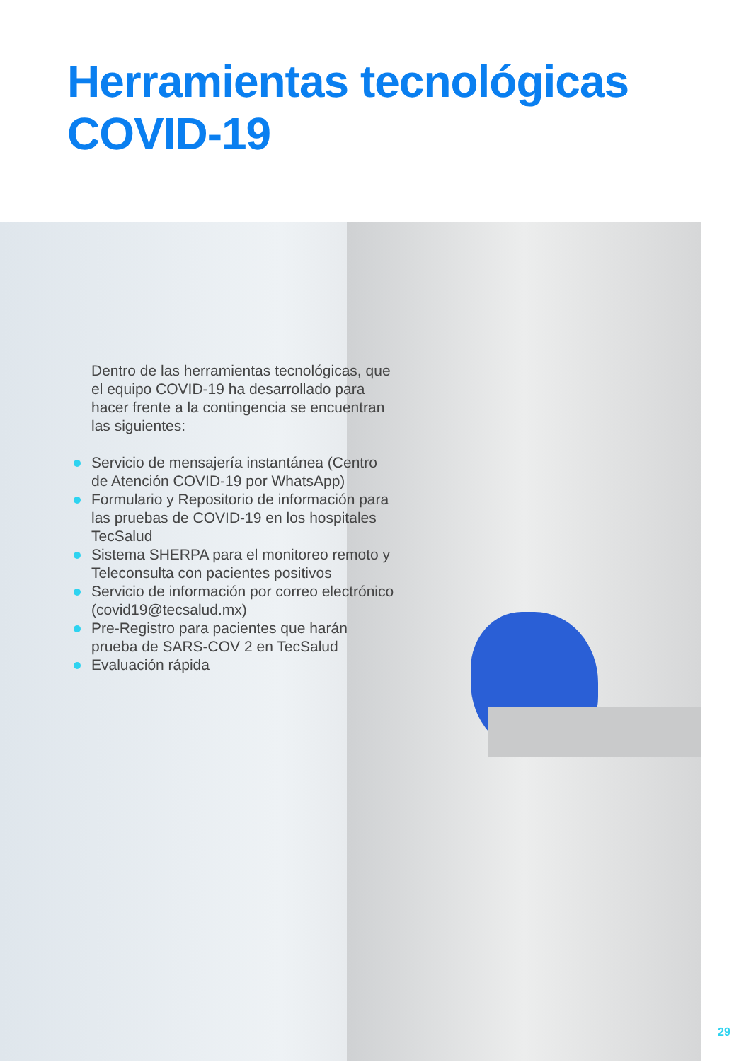Herramientas tecnológicas
COVID-19
Dentro de las herramientas tecnológicas, que el equipo COVID-19 ha desarrollado para hacer frente a la contingencia se encuentran las siguientes:
Servicio de mensajería instantánea (Centro de Atención COVID-19 por WhatsApp)
Formulario y Repositorio de información para las pruebas de COVID-19 en los hospitales TecSalud
Sistema SHERPA para el monitoreo remoto y Teleconsulta con pacientes positivos
Servicio de información por correo electrónico (covid19@tecsalud.mx)
Pre-Registro para pacientes que harán prueba de SARS-COV 2 en TecSalud
Evaluación rápida
29